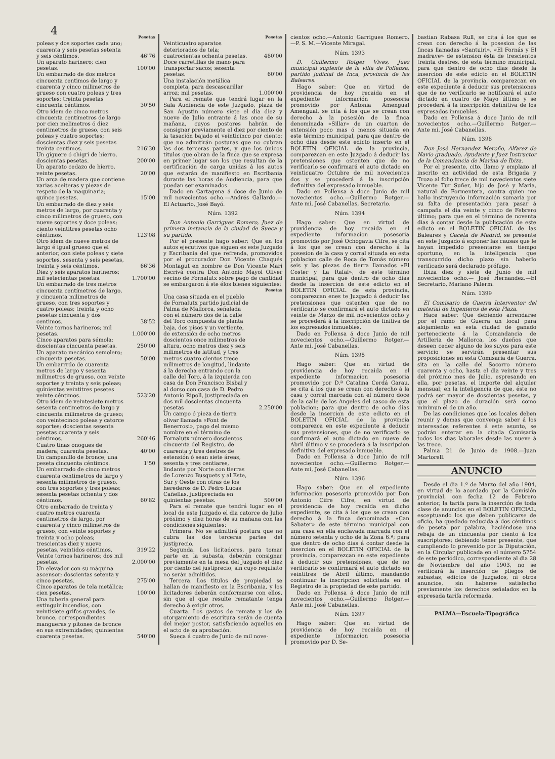4
Pesetas
poleas y dos soportes cada uno; cuarenta y seis pesetas setenta y seis céntimos. 46'76
Un aparato harinero; cien pesetas. 100'00
Un embarrado de dos metros cincuenta centimos de largo y cuarenta y cinco milimetros de grueso con cuatro poleas y tres soportes; treinta pesetas cincuenta céntimos. 30'50
Otro idem de cinco metros cincuenta centímetros de largo por cien melimetros ó diez centimetros de grueso, con seis poleas y cuatro soportes; doscientas diez y seis pesetas treinta centimos. 216'30
Un giguere ó chigri de hierro, doscientas pesetas. 200'00
Un aparato cedazo de hierro, veinte pesetas. 20'00
Un arca de madera que contiene varias aceiteras y piezas de respeto de la maquinaria; quince pesetas. 15'00
Un embarrado de diez y seis metros de largo, por cuarenta y cinco milimetros de grueso, con nueve soportes y doce poleas; ciento veintitres pesetas ocho céntimos. 123'08
Otro idem de nueve metros de largo é igual grueso que el anterior, con siete poleas y siete soportes, sesenta y seis pesetas, treinta y seis céntimos. 66'36
Diez y seis aparatos harineros; mil setecientas pesetas. 1.700'00
Un embarrado de tres metros cincuenta centímetros de largo, y cincuenta milimetros de grueso, con tres soportes y cuatro poleas; treinta y ocho pesetas cincuenta y dos centimos. 38'52
Veinte tornos harineros; mil pesetas. 1.000'00
Cinco aparatos para sémola; doscientas cincuenta pesetas. 250'00
Un aparato mecánico semolero; cincuenta pesetas. 50'00
Un embarrrdo de cuarenta metros de largo y sesenta milimetros de grueso, con veinte soportes y treinta y seis poleas; quinientas veintitres pesetes veinte céntimos. 523'20
Otro idem de veintesiete metros sesenta centimetros de largo y cincuenta milimetros de grueso; con veintecinco poleas y catorce soportes; doscientas sesenta pesetas cuarenta y seis céntimos. 260'46
Cuatro tinas onogues de madera; cuarenta pesetas. 40'00
Un campanillo de bronce; una peseta cincuenta céntimos. 1'50
Un embarrado de cinco metros cuarenta centimetros de largo y sesenta milimetros de grueso, con tres soportes y tres poleas; sesenta pesetas ochenta y dos céntimos. 60'82
Otro embarrado de treinta y cuatro metros cuarenta centimetros de largo, por cuarenta y cinco milimetros de grueso, con veinte soportes y treinta y ocho poleas; trescientas diez y nueve pesetas, veintidos céntimos. 319'22
Veinte tornos harineros; dos mil pesetas. 2.000'00
Un elevador con su máquina ascensor; doscientas setenta y cinco pesetas. 275'00
Cinco aparatos de tela metálica; cien pesetas. 100'00
Una tuberia general para extinguir incendios, con veintisiete grifos grandes, de bronce, correspondientes mangueras y pitones de bronce en sus extremidades; quinientas cuarenta pesetas. 540'00
Pesetas
Veinticuatro aparatos deteriorados de tela; cuatrocientas ochenta pesetas. 480'00
Doce carretillas de mano para transportar sacos; sesenta pesetas. 60'00
Una instalación metálica completa, para descascarillar arroz; mil pesetas. 1.000'00
Para el remate que tendrá lugar en la Sala Audiencia de este Juzgado, plaza de San Agustin número siete el dia diez y nueve de Julio entrante á las once de su mañana, cuyos postores habrán de consignar previamente el diez por ciento de la tasación bajado el veinticinco por ciento; que no admitirán posturas que no cubran las dos terceras partes, y que los únicos titulos que obran de la finca que se expresa en primer lugar son los que resultan de la certificación de carga unidas á los autos que estarán de manifiesto en Escribania durante las horas de Audiencia, para que puedan ser examinados.
Dado en Cartagena á doce de Junio de mil novecientos ocho.—Andrés Gallardo.—El Actuario, José Bayó.
Núm. 1392
Don Antonio Garrigues Romero, Juez de primera instancia de la ciudad de Sueca y su partido.
Por el presente hago saber: Que en los autos ejecutivos que siguen es este Juzgado y Escribania del que refrenda, promovidos por el procurador Don Vicente Chaqués Montagut en nombre de Don Vicente Mari Escrivá contra Don Antonio Mayol Oliver vecino de Fornalutx sobre pago de cantidad se embargaron á ste élos bienes siguientes:
Pesetas
Una casa situada en el pueblo de Fornalutx partido judicial de Palma de Mallorca, señalada con el número dos de la calle del Toro compuesta de planta baja, dos pisos y un vertiente, de extensión de ocho metros doscientos once milimetros de altura, ocho metros diez y seis milimetros de latitud, y tres metros cuatro cientos trece milimetros de longitud, lindante á la derecha entrando con la calle del Toro, á la izquierda con casa de Don Francisco Bisbal y al dorso con casa de D. Pedro Antonio Ripoll, justipreciada en dos mil doscientas cincuenta pesetas 2.250'00
Un campo ó pieza de tierra olivar llamada «Font de Benerrosi», pago del mismo nombre en el término de Fornalutx número doscientos cincuenta del Registro, de cuarenta y tres destres de estensión ó sean siete áreas, sesenta y tres centiares, lindante por Norte con tierras de Lorenzo Busquets y al Este, Sur y Oeste con otras de los herederos de D. Pedro Lucas Cañellas, justipreciada en quinientas pesetas. 500'00
Para el remate que tendrá lugar en el local de este Juzgado el dia catorce de Julio próximo y diez horas de su mañana con las condiciones siguientes:
Primera. No se admitirá postura que no cubra las dos terceras partes del justiprecio.
Segunda. Los licitadores, para tomar parte en la subasta, deberán consignar previamente en la mesa del Juzgado el diez por ciento del justiprecio, sin cuyo requisito no serán admitidos.
Tercera. Los titulos de propiedad se hallan de manifiesto en la Escribania, y los licitadores deberán conformarse con ellos, sin que el que resulte rematante tenga derecho á exigir otros.
Cuarta. Los gastos de remate y los de otorgamiento de escritura serán de cuenta del mejor postor, satisfaciendo aquellos en el acto de su aprobación.
Sueca á cuatro de Junio de mil nove-
cientos ocho.—Antonio Garrigues Romero.—P. S. M.—Vicente Miragal.
Núm. 1393
D. Guillermo Rotger Vives, Juez municipal suplente de la villa de Pollensa, partido judicial de Inca, provincia de las Baleares.
Hago saber: Que en virtud de providencia de hoy recaida en el expediente información posesoria promovido por Antonia Amengual Amengual, se cita á los que se crean con derecho á la posesión de la finca denominada «Sillar» de un cuarton de extensión poco mas ó menos situada en este término municipal, para que dentro de ocho dias desde este edicto inserto en el BOLETIN OFICIAL de la provincia, comparezcan en este Juzgado á deducir las pretensiones que ostenten que de no verificarlo se confirmará el auto dictado en veinticuatro Octubre de mil novecientos dos y se procederá á la inscripción definitiva del expresado inmueble.
Dado en Pollensa á doce Junio de mil novecientos ocho.—Guillermo Rotger.—Ante mi, José Cabanellas, Secretario.
Núm. 1394
Hago saber: Que en virtud de providencia de hoy recaida en el expediente informacion posesoria promovido por José Ochogavia Cifre, se cita á los que se crean con derecho á la posesion de la casa y corral situada en esta poblacion calle de Roca de Tomás número seis y las piezas de tierra llamados «El Coster y La Rafal», de este término municipal, para que dentro de ocho dias desde la insercion de este edicto en el BOLETIN OFICIAL de esta provincia, comparezcan enes te Juzgado á deducir las pretensiones que ostenten que de no verificarlo se confirmará el auto dictado en veinte de Marzo de mil novecientos ocho y se procederá á la inscripción de finitiva de los expresados inmuebles.
Dado en Pollensa á doce Junio de mil novecientos ocho.—Guillermo Rotger.—Ante mi, José Cabanellas.
Núm. 1395
Hago saber: Que en virtud de providencia de hoy recaida en el expediente informacion posesoria promovido por D.ª Catalina Cerdá Garau, se cita á los que se crean con derecho á la casa y corral marcada con el número doce de la calle de los Angeles del casco de esta poblacion; para que dentro de ocho dias desde la insercion de este edicto en el BOLETIN OFICIAL de la provincia comparezca en este expediente á deducir sus pretensiones, que de no verificarlo se confirmará el auto dictado en nueve de Abril último y se procederá á la inscripcion definitiva del expresado inmueble.
Dado en Pollensa á doce Junio de mil novecientos ocho.—Guillermo Rotger.—Ante mi, José Cabanellas.
Núm. 1396
Hago saber: Que en el expediente información posesoria promovido por Don Antonio Cifre Cifre, en virtud de providencia de hoy recaida en dicho expediente, se cita á los que se crean con derecho á la finca denominada «Can Sabater» de este término municipal con una casa en ella enclavada marcada con el número setenta y ocho de la Zona 6.ª; para que dentro de ocho dias á contar desde la insercion en el BOLETIN OFICIAL de la provincia, comparezcan en este expediente á deducir sus pretensiones, que de no verificarlo se confirmará el auto dictado en veintitres de Abril último, mandando continuar la inscripcion solicitada en el Registro de la propiedad de este partido.
Dado en Pollensa á doce Junio de mil novecientos ocho.—Guillermo Rotger.—Ante mi, José Cabanellas.
Núm. 1397
Hago saber: Que en virtud de providencia de hoy recaida en el expediente informacion posesoria promovido por D. Se-
bastian Rabasa Rull, se cita á los que se crean con derecho á la posesion de las fincas llamadas «Santuiri», «El Fornás y El madrave» de estension ésta de trescientos treinta destres, de esta término municipal, para que dentro de ocho dias desde la insercion de este edicto en el BOLETIN OFICIAL de la provincia, comparezcan en este expediente á deducir sus pretensiones que de no verificarlo se notificará el auto dictado en cuatro de Mayo último y se procederá á la inscripción definitiva de los expresados inmuebles.
Dado en Pollensa á doce Junio de mil novecientos ocho.—Guillermo Rotger.—Ante mi, José Cabanellas.
Núm. 1398
Don José Hernandez Meroño, Alfarez de Navio graduado, Ayudante y Juez Instructor de la Comandancia de Marina de Ibiza.
Por el presente, cito, llamo y emplazo al inscrito en actividad de esta Brigada y Trozo al folio trece de mil novecientos siete Vicente Tur Suñer, hijo de José y Maria, natural de Formentera, contra quien me hallo instruyendo información sumaria por su falta de presentación para pasar á campaña el dia veinte y cinco de Febrero último; para que en el término de noventa dias á contar desde la publicación de este edicto en el BOLETIN OFICIAL de las Baleares y Gaceta de Madrid, se presente en este Juzgado á exponer las causas que le hayan impedido presentarse en tiempo oportuno, en la inteligencia que transcurrido dicho plazo sin haberlo verificado será declarado prófugo.
Ibiza diez y siete de Junio de mil novecientos ocho.— José Hernandez.—El Secretario, Mariano Palerm.
Núm. 1399
El Comisario de Guerra Interventor del material de Ingenieros de esta Plaza.
Hace saber: Que debiendo arrendarse por el ramo de Guerra un local para alojamiento en esta ciudad de ganado perteneciente á la Comandancia de Artilleria de Mallorca, los dueños que deseen ceder alguno de los suyos para este servicio se servirán presentar sus proposiciones en esta Comisaria de Guerra, sita en la calle del Socorro número cuarenta y ocho, hasta el dia veinte y tres del próximo mes de Julio, espresando en ella, por pesetas, el importe del alquiler mensual; en la inteligencia de que, éste no podrá ser mayor de doscientas pesetas, y que el plazo de duración será como minimun el de un año.
De las condiciones que los locales deben reunir y demas que convenga saber á los interesados referentes á este asunto, se podrán enterar en la citada Comisaria todos los dias laborales desde las nueve á las trece.
Palma 21 de Junio de 1908.—Juan Martorell.
ANUNCIO
Desde el dia 1.º de Marzo del año 1904, en virtud de lo acordado por la Comisión provincial, con fecha 12 de Febrero anterior, la tarifa para la inserción de toda clase de anuncios en el BOLETIN OFICIAL, esceptuando los que deben publicarse de oficio, ha quedado reducida á dos céntimos de peseta por palabra, haciéndose una rebaja de un cincuenta por ciento á los suscriptores; debiendo tener presente, que cumpliendo lo prevenido por la Diputación, en la Circular publicada en el número 5754 de este periódico, correspondiente al dia 28 de Noviembre del año 1903, no se verificará la inserción de pliegos de subastas, edictos de Juzgados, ni otros anuncios, sin haberse satisfecho previamente los derechos señalados en la expresada tarifa reformada.
PALMA—Escuela-Tipográfica